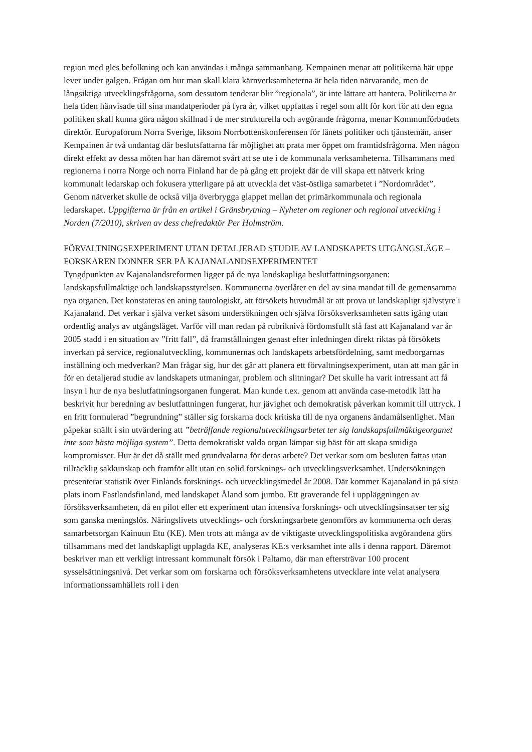region med gles befolkning och kan användas i många sammanhang. Kempainen menar att politikerna här uppe lever under galgen. Frågan om hur man skall klara kärnverksamheterna är hela tiden närvarande, men de långsiktiga utvecklingsfrågorna, som dessutom tenderar blir ”regionala”, är inte lättare att hantera. Politikerna är hela tiden hänvisade till sina mandatperioder på fyra år, vilket uppfattas i regel som allt för kort för att den egna politiken skall kunna göra någon skillnad i de mer strukturella och avgörande frågorna, menar Kommunförbudets direktör. Europaforum Norra Sverige, liksom Norrbottenskonferensen för länets politiker och tjänstemän, anser Kempainen är två undantag där beslutsfattarna får möjlighet att prata mer öppet om framtidsfrågorna. Men någon direkt effekt av dessa möten har han däremot svårt att se ute i de kommunala verksamheterna. Tillsammans med regionerna i norra Norge och norra Finland har de på gång ett projekt där de vill skapa ett nätverk kring kommunalt ledarskap och fokusera ytterligare på att utveckla det väst-östliga samarbetet i ”Nordområdet”. Genom nätverket skulle de också vilja överbrygga glappet mellan det primärkommunala och regionala ledarskapet. Uppgifterna är från en artikel i Gränsbrytning – Nyheter om regioner och regional utveckling i Norden (7/2010), skriven av dess chefredaktör Per Holmström.
FÖRVALTNINGSEXPERIMENT UTAN DETALJERAD STUDIE AV LANDSKAPETS UTGÅNGSLÄGE – FORSKAREN DONNER SER PÅ KAJANALANDSEXPERIMENTET
Tyngdpunkten av Kajanalandsreformen ligger på de nya landskapliga beslutfattningsorganen: landskapsfullmäktige och landskapsstyrelsen. Kommunerna överlåter en del av sina mandat till de gemensamma nya organen. Det konstateras en aning tautologiskt, att försökets huvudmål är att prova ut landskapligt självstyre i Kajanaland. Det verkar i själva verket såsom undersökningen och själva försöksverksamheten satts igång utan ordentlig analys av utgångsläget. Varför vill man redan på rubriknivå fördomsfullt slå fast att Kajanaland var år 2005 stadd i en situation av ”fritt fall”, då framställningen genast efter inledningen direkt riktas på försökets inverkan på service, regionalutveckling, kommunernas och landskapets arbetsfördelning, samt medborgarnas inställning och medverkan? Man frågar sig, hur det går att planera ett förvaltningsexperiment, utan att man går in för en detaljerad studie av landskapets utmaningar, problem och slitningar? Det skulle ha varit intressant att få insyn i hur de nya beslutfattningsorganen fungerat. Man kunde t.ex. genom att använda case-metodik lätt ha beskrivit hur beredning av beslutfattningen fungerat, hur jävighet och demokratisk påverkan kommit till uttryck. I en fritt formulerad ”begrundning” ställer sig forskarna dock kritiska till de nya organens ändamålsenlighet. Man påpekar snällt i sin utvärdering att ”beträffande regionalutvecklingsarbetet ter sig landskapsfullmäktigeorganet inte som bästa möjliga system”. Detta demokratiskt valda organ lämpar sig bäst för att skapa smidiga kompromisser. Hur är det då ställt med grundvalarna för deras arbete? Det verkar som om besluten fattas utan tillräcklig sakkunskap och framför allt utan en solid forsknings- och utvecklingsverksamhet. Undersökningen presenterar statistik över Finlands forsknings- och utvecklingsmedel år 2008. Där kommer Kajanaland in på sista plats inom Fastlandsfinland, med landskapet Åland som jumbo. Ett graverande fel i uppläggningen av försöksverksamheten, då en pilot eller ett experiment utan intensiva forsknings- och utvecklingsinsatser ter sig som ganska meningslös. Näringslivets utvecklings- och forskningsarbete genomförs av kommunerna och deras samarbetsorgan Kainuun Etu (KE). Men trots att många av de viktigaste utvecklingspolitiska avgörandena görs tillsammans med det landskapligt upplagda KE, analyseras KE:s verksamhet inte alls i denna rapport. Däremot beskriver man ett verkligt intressant kommunalt försök i Paltamo, där man eftersträvar 100 procent sysselsättningsnivå. Det verkar som om forskarna och försöksverksamhetens utvecklare inte velat analysera informationssamhällets roll i den